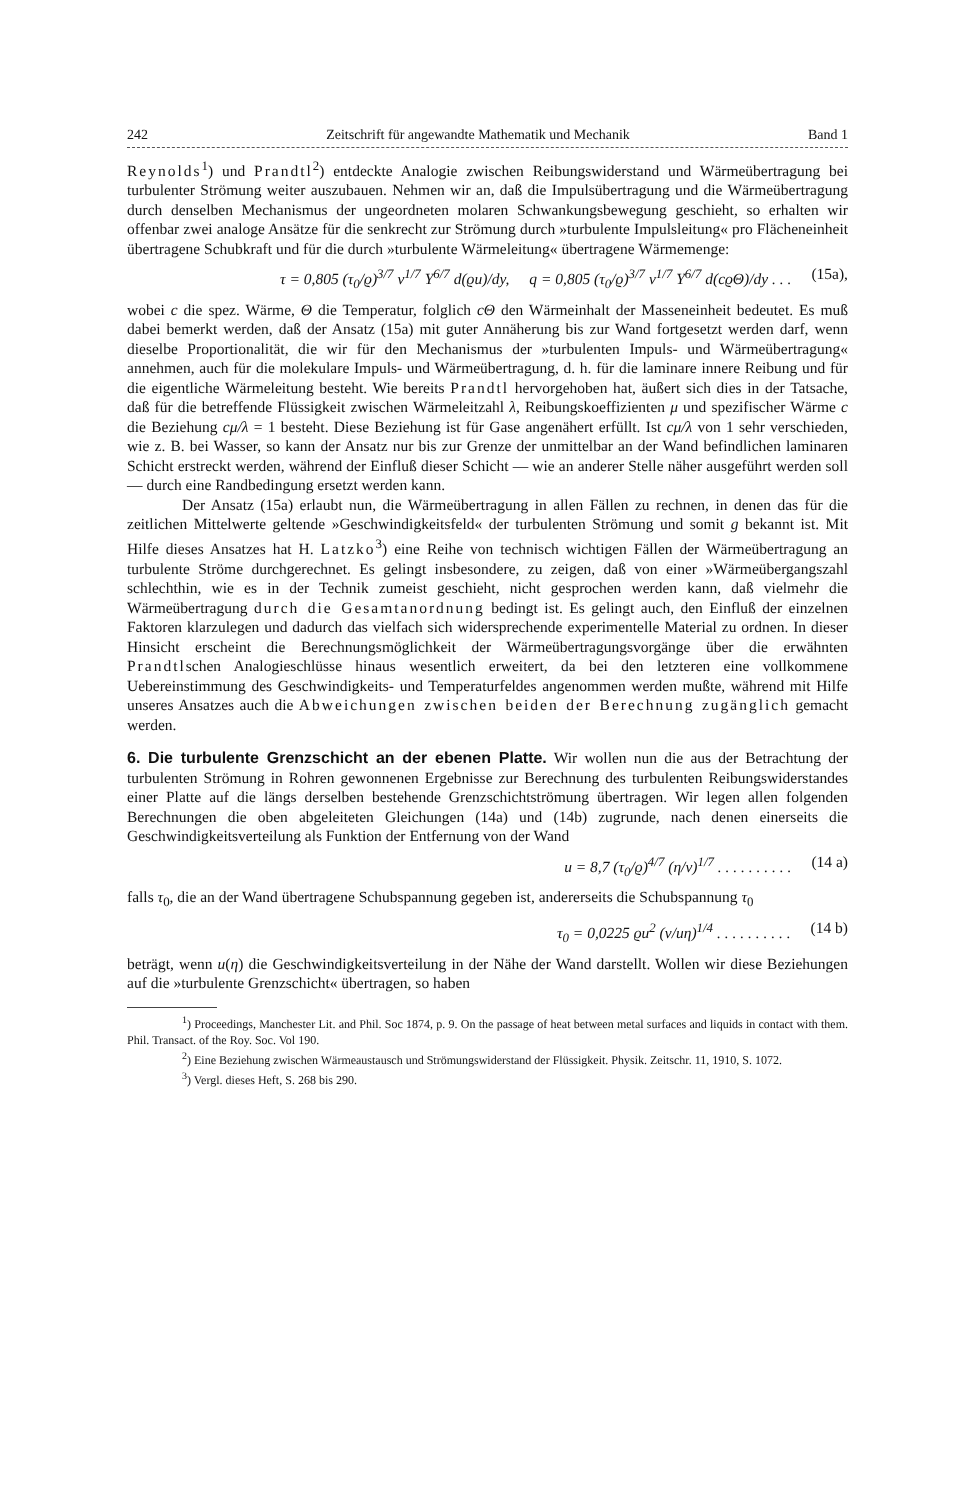242 Zeitschrift für angewandte Mathematik und Mechanik Band 1
Reynolds<sup>1</sup>) und Prandtl<sup>2</sup>) entdeckte Analogie zwischen Reibungswiderstand und Wärmeübertragung bei turbulenter Strömung weiter auszubauen. Nehmen wir an, daß die Impulsübertragung und die Wärmeübertragung durch denselben Mechanismus der ungeordneten molaren Schwankungsbewegung geschieht, so erhalten wir offenbar zwei analoge Ansätze für die senkrecht zur Strömung durch »turbulente Impulsleitung« pro Flächeneinheit übertragene Schubkraft und für die durch »turbulente Wärmeleitung« übertragene Wärmemenge:
τ = 0,805 (τ<sub>0</sub>/ϱ)<sup>3/7</sup> ν<sup>1/7</sup> Y<sup>6/7</sup> d(ϱu)/dy, q = 0,805 (τ<sub>0</sub>/ϱ)<sup>3/7</sup> ν<sup>1/7</sup> Y<sup>6/7</sup> d(cϱΘ)/dy . . . (15a),
wobei c die spez. Wärme, Θ die Temperatur, folglich cΘ den Wärmeinhalt der Masseneinheit bedeutet. Es muß dabei bemerkt werden, daß der Ansatz (15a) mit guter Annäherung bis zur Wand fortgesetzt werden darf, wenn dieselbe Proportionalität, die wir für den Mechanismus der »turbulenten Impuls- und Wärmeübertragung« annehmen, auch für die molekulare Impuls- und Wärmeübertragung, d. h. für die laminare innere Reibung und für die eigentliche Wärmeleitung besteht. Wie bereits Prandtl hervorgehoben hat, äußert sich dies in der Tatsache, daß für die betreffende Flüssigkeit zwischen Wärmeleitzahl λ, Reibungskoeffizienten μ und spezifischer Wärme c die Beziehung cμ/λ = 1 besteht. Diese Beziehung ist für Gase angenähert erfüllt. Ist cμ/λ von 1 sehr verschieden, wie z. B. bei Wasser, so kann der Ansatz nur bis zur Grenze der unmittelbar an der Wand befindlichen laminaren Schicht erstreckt werden, während der Einfluß dieser Schicht — wie an anderer Stelle näher ausgeführt werden soll — durch eine Randbedingung ersetzt werden kann.
Der Ansatz (15a) erlaubt nun, die Wärmeübertragung in allen Fällen zu rechnen, in denen das für die zeitlichen Mittelwerte geltende »Geschwindigkeitsfeld« der turbulenten Strömung und somit g bekannt ist. Mit Hilfe dieses Ansatzes hat H. Latzko<sup>3</sup>) eine Reihe von technisch wichtigen Fällen der Wärmeübertragung an turbulente Ströme durchgerechnet. Es gelingt insbesondere, zu zeigen, daß von einer »Wärmeübergangszahl schlechthin, wie es in der Technik zumeist geschieht, nicht gesprochen werden kann, daß vielmehr die Wärmeübertragung durch die Gesamtanordnung bedingt ist. Es gelingt auch, den Einfluß der einzelnen Faktoren klarzulegen und dadurch das vielfach sich widersprechende experimentelle Material zu ordnen. In dieser Hinsicht erscheint die Berechnungsmöglichkeit der Wärmeübertragungsvorgänge über die erwähnten Prandtlschen Analogieschlüsse hinaus wesentlich erweitert, da bei den letzteren eine vollkommene Uebereinstimmung des Geschwindigkeits- und Temperaturfeldes angenommen werden mußte, während mit Hilfe unseres Ansatzes auch die Abweichungen zwischen beiden der Berechnung zugänglich gemacht werden.
6. Die turbulente Grenzschicht an der ebenen Platte.
Wir wollen nun die aus der Betrachtung der turbulenten Strömung in Rohren gewonnenen Ergebnisse zur Berechnung des turbulenten Reibungswiderstandes einer Platte auf die längs derselben bestehende Grenzschichtströmung übertragen. Wir legen allen folgenden Berechnungen die oben abgeleiteten Gleichungen (14a) und (14b) zugrunde, nach denen einerseits die Geschwindigkeitsverteilung als Funktion der Entfernung von der Wand
u = 8,7 (τ<sub>0</sub>/ϱ)<sup>4/7</sup> (η/ν)<sup>1/7</sup> . . . . . . . . . . (14 a)
falls τ<sub>0</sub>, die an der Wand übertragene Schubspannung gegeben ist, andererseits die Schubspannung τ<sub>0</sub>
τ<sub>0</sub> = 0,0225 ϱu<sup>2</sup> (ν/uη)<sup>1/4</sup> . . . . . . . . . . (14 b)
beträgt, wenn u(η) die Geschwindigkeitsverteilung in der Nähe der Wand darstellt. Wollen wir diese Beziehungen auf die »turbulente Grenzschicht« übertragen, so haben
<sup>1</sup>) Proceedings, Manchester Lit. and Phil. Soc 1874, p. 9. On the passage of heat between metal surfaces and liquids in contact with them. Phil. Transact. of the Roy. Soc. Vol 190.
<sup>2</sup>) Eine Beziehung zwischen Wärmeaustausch und Strömungswiderstand der Flüssigkeit. Physik. Zeitschr. 11, 1910, S. 1072.
<sup>3</sup>) Vergl. dieses Heft, S. 268 bis 290.